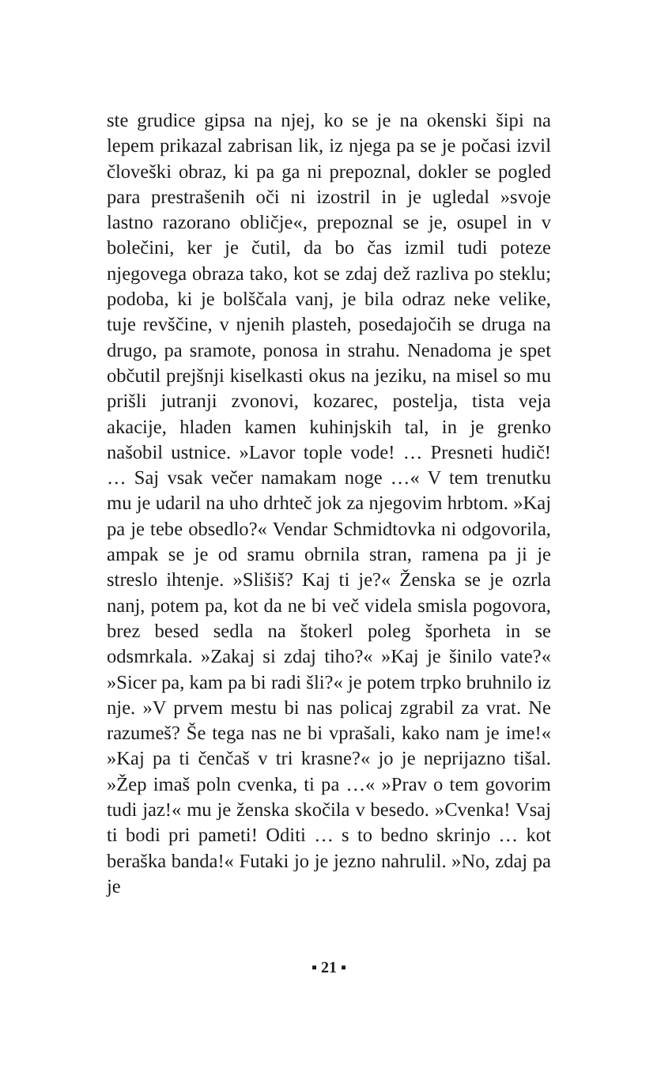ste grudice gipsa na njej, ko se je na okenski šipi na lepem prikazal zabrisan lik, iz njega pa se je počasi izvil človeški obraz, ki pa ga ni prepoznal, dokler se pogled para prestrašenih oči ni izostril in je ugledal »svoje lastno razorano obličje«, prepoznal se je, osupel in v bolečini, ker je čutil, da bo čas izmil tudi poteze njegovega obraza tako, kot se zdaj dež razliva po steklu; podoba, ki je bolščala vanj, je bila odraz neke velike, tuje revščine, v njenih plasteh, posedajočih se druga na drugo, pa sramote, ponosa in strahu. Nenadoma je spet občutil prejšnji kiselkasti okus na jeziku, na misel so mu prišli jutranji zvonovi, kozarec, postelja, tista veja akacije, hladen kamen kuhinjskih tal, in je grenko našobil ustnice. »Lavor tople vode! … Presneti hudič! … Saj vsak večer namakam noge …« V tem trenutku mu je udaril na uho drhteč jok za njegovim hrbtom. »Kaj pa je tebe obsedlo?« Vendar Schmidtovka ni odgovorila, ampak se je od sramu obrnila stran, ramena pa ji je streslo ihtenje. »Slišiš? Kaj ti je?« Ženska se je ozrla nanj, potem pa, kot da ne bi več videla smisla pogovora, brez besed sedla na štokerl poleg šporheta in se odsmrkala. »Zakaj si zdaj tiho?« »Kaj je šinilo vate?« »Sicer pa, kam pa bi radi šli?« je potem trpko bruhnilo iz nje. »V prvem mestu bi nas policaj zgrabil za vrat. Ne razumeš? Še tega nas ne bi vprašali, kako nam je ime!« »Kaj pa ti čenčaš v tri krasne?« jo je neprijazno tišal. »Žep imaš poln cvenka, ti pa …« »Prav o tem govorim tudi jaz!« mu je ženska skočila v besedo. »Cvenka! Vsaj ti bodi pri pameti! Oditi … s to bedno skrinjo … kot beraška banda!« Futaki jo je jezno nahrulil. »No, zdaj pa je
▪ 21 ▪